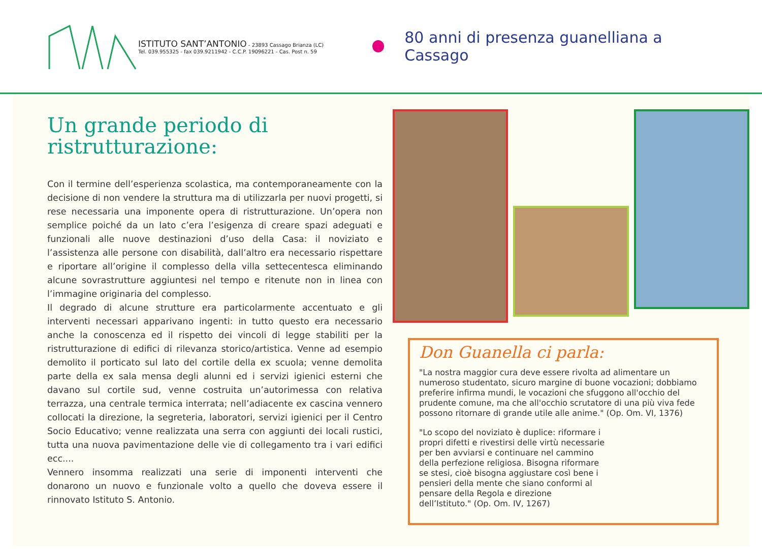ISTITUTO SANT’ANTONIO - 23893 Cassago Brianza (LC)
Tel. 039.955325 - fax 039.9211942 - C.C.P. 19096221 - Cas. Post n. 59
80 anni di presenza guanelliana a Cassago
Un grande periodo di ristrutturazione:
Con il termine dell’esperienza scolastica, ma contemporaneamente con la decisione di non vendere la struttura ma di utilizzarla per nuovi progetti, si rese necessaria una imponente opera di ristrutturazione. Un’opera non semplice poiché da un lato c’era l’esigenza di creare spazi adeguati e funzionali alle nuove destinazioni d’uso della Casa: il noviziato e l’assistenza alle persone con disabilità, dall’altro era necessario rispettare e riportare all’origine il complesso della villa settecentesca eliminando alcune sovrastrutture aggiuntesi nel tempo e ritenute non in linea con l’immagine originaria del complesso.
Il degrado di alcune strutture era particolarmente accentuato e gli interventi necessari apparivano ingenti: in tutto questo era necessario anche la conoscenza ed il rispetto dei vincoli di legge stabiliti per la ristrutturazione di edifici di rilevanza storico/artistica. Venne ad esempio demolito il porticato sul lato del cortile della ex scuola; venne demolita parte della ex sala mensa degli alunni ed i servizi igienici esterni che davano sul cortile sud, venne costruita un’autorimessa con relativa terrazza, una centrale termica interrata; nell’adiacente ex cascina vennero collocati la direzione, la segreteria, laboratori, servizi igienici per il Centro Socio Educativo; venne realizzata una serra con aggiunti dei locali rustici, tutta una nuova pavimentazione delle vie di collegamento tra i vari edifici ecc....
Vennero insomma realizzati una serie di imponenti interventi che donarono un nuovo e funzionale volto a quello che doveva essere il rinnovato Istituto S. Antonio.
Don Guanella ci parla:
"La nostra maggior cura deve essere rivolta ad alimentare un numeroso studentato, sicuro margine di buone vocazioni; dobbiamo preferire infirma mundi, le vocazioni che sfuggono all'occhio del prudente comune, ma che all'occhio scrutatore di una più viva fede possono ritornare di grande utile alle anime." (Op. Om. VI, 1376)
"Lo scopo del noviziato è duplice: riformare i propri difetti e rivestirsi delle virtù necessarie per ben avviarsi e continuare nel cammino della perfezione religiosa. Bisogna riformare se stesi, cioè bisogna aggiustare così bene i pensieri della mente che siano conformi al pensare della Regola e direzione dell’Istituto." (Op. Om. IV, 1267)